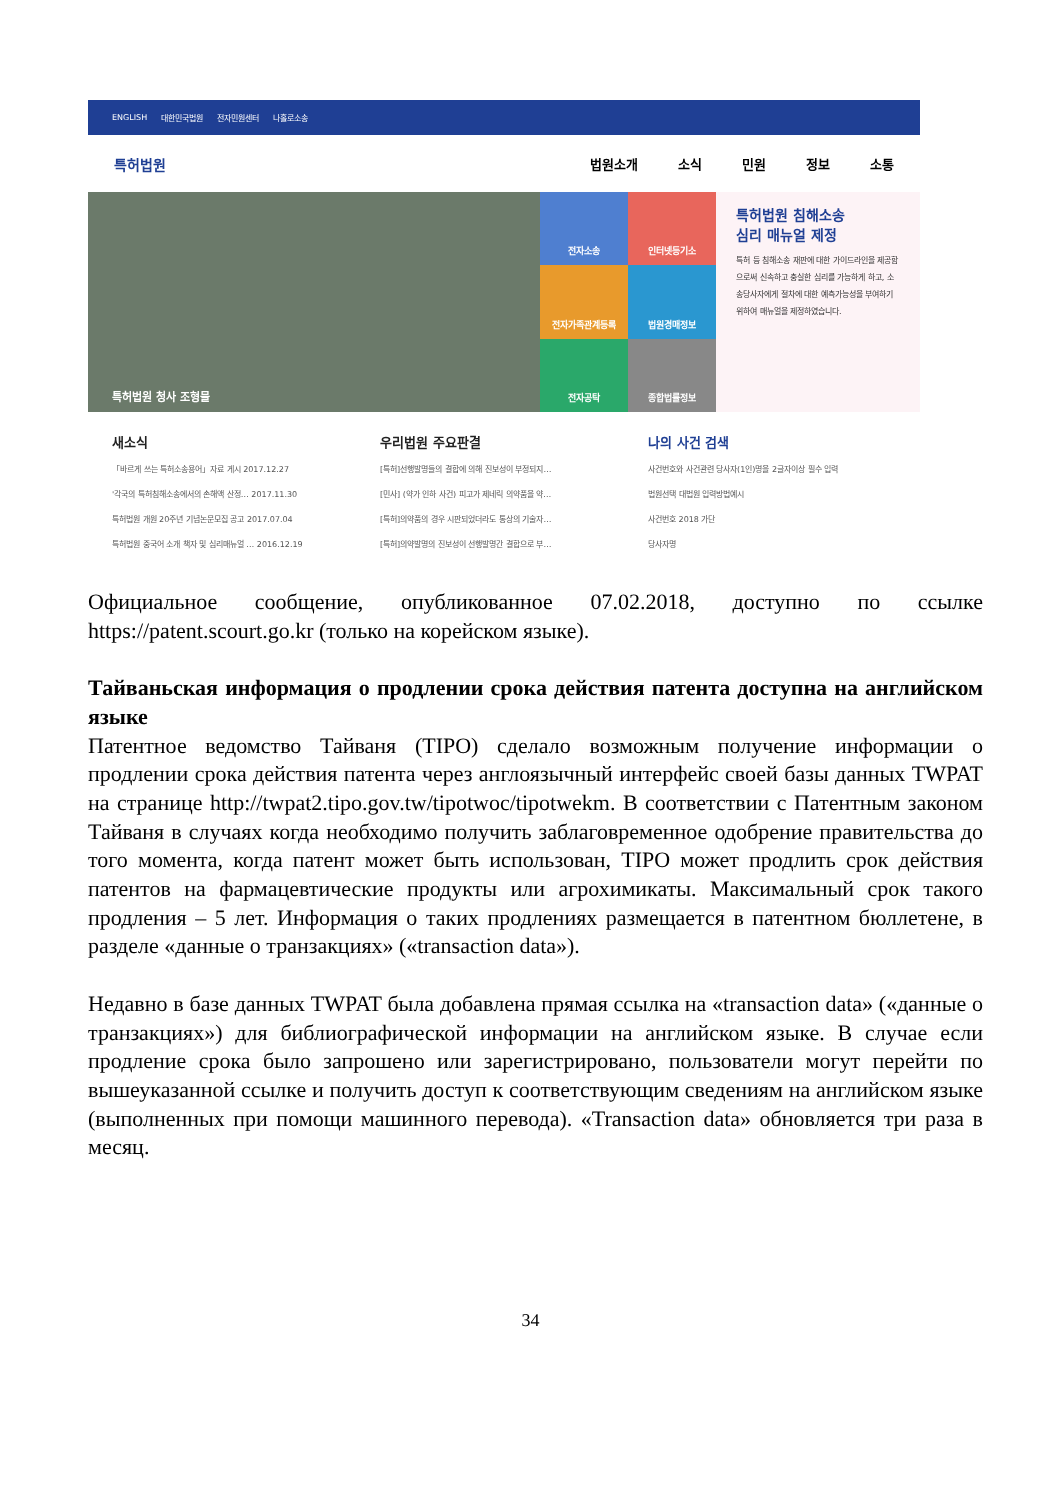ENGLISH 대한민국법원 전자민원센터 나홀로소송
특허법원 법원소개 소식 민원 정보 소통
특허법원 청사 조형물
전자소송
인터넷등기소
전자가족관계등록
법원경매정보
전자공탁
종합법률정보
특허법원 침해소송
심리 매뉴얼 제정
특허 등 침해소송 재판에 대한 가이드라인을 제공함으로써 신속하고 충실한 심리를 가능하게 하고, 소송당사자에게 절차에 대한 예측가능성을 부여하기 위하여 매뉴얼을 제정하였습니다.
새소식
「바르게 쓰는 특허소송용어」자료 게시 2017.12.27
'각국의 특허침해소송에서의 손해액 산정… 2017.11.30
특허법원 개원 20주년 기념논문모집 공고 2017.07.04
특허법원 중국어 소개 책자 및 심리매뉴얼 … 2016.12.19
우리법원 주요판결
[특허]선행발명들의 결합에 의해 진보성이 부정되지…
[민사] (약가 인하 사건) 피고가 제네릭 의약품을 약…
[특허]의약품의 경우 시판되었더라도 통상의 기술자…
[특허]의약발명의 진보성이 선행발명간 결합으로 부…
나의 사건 검색
사건번호와 사건관련 당사자(1인)명을 2글자이상 필수 입력
법원선택 대법원 입력방법예시
사건번호 2018 가단
당사자명
Официальное сообщение, опубликованное 07.02.2018, доступно по ссылке https://patent.scourt.go.kr (только на корейском языке).
Тайваньская информация о продлении срока действия патента доступна на английском языке
Патентное ведомство Тайваня (TIPO) сделало возможным получение информации о продлении срока действия патента через англоязычный интерфейс своей базы данных TWPAT на странице http://twpat2.tipo.gov.tw/tipotwoc/tipotwekm. В соответствии с Патентным законом Тайваня в случаях когда необходимо получить заблаговременное одобрение правительства до того момента, когда патент может быть использован, TIPO может продлить срок действия патентов на фармацевтические продукты или агрохимикаты. Максимальный срок такого продления – 5 лет. Информация о таких продлениях размещается в патентном бюллетене, в разделе «данные о транзакциях» («transaction data»).
Недавно в базе данных TWPAT была добавлена прямая ссылка на «transaction data» («данные о транзакциях») для библиографической информации на английском языке. В случае если продление срока было запрошено или зарегистрировано, пользователи могут перейти по вышеуказанной ссылке и получить доступ к соответствующим сведениям на английском языке (выполненных при помощи машинного перевода). «Transaction data» обновляется три раза в месяц.
34